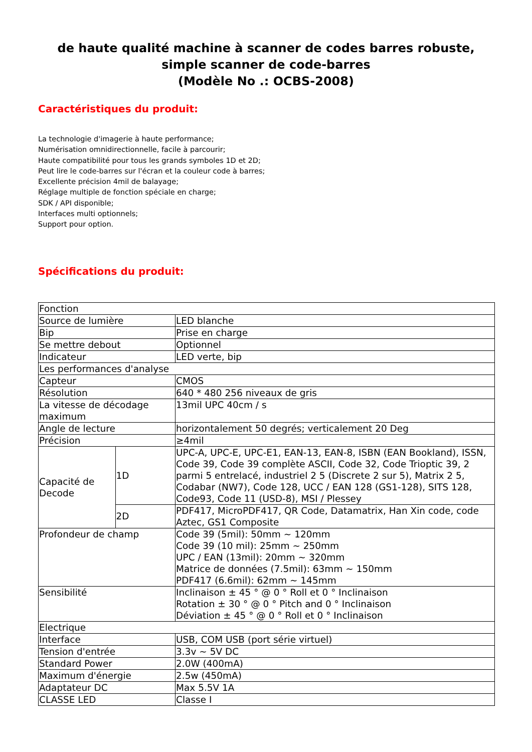de haute qualité machine à scanner de codes barres robuste, simple scanner de code-barres
(Modèle No .: OCBS-2008)
Caractéristiques du produit:
La technologie d'imagerie à haute performance;
Numérisation omnidirectionnelle, facile à parcourir;
Haute compatibilité pour tous les grands symboles 1D et 2D;
Peut lire le code-barres sur l'écran et la couleur code à barres;
Excellente précision 4mil de balayage;
Réglage multiple de fonction spéciale en charge;
SDK / API disponible;
Interfaces multi optionnels;
Support pour option.
Spécifications du produit:
| Fonction | | |
| Source de lumière | | LED blanche |
| Bip | | Prise en charge |
| Se mettre debout | | Optionnel |
| Indicateur | | LED verte, bip |
| Les performances d'analyse | | |
| Capteur | | CMOS |
| Résolution | | 640 * 480 256 niveaux de gris |
| La vitesse de décodage maximum | | 13mil UPC 40cm / s |
| Angle de lecture | | horizontalement 50 degrés; verticalement 20 Deg |
| Précision | | ≥4mil |
| Capacité de Decode | 1D | UPC-A, UPC-E, UPC-E1, EAN-13, EAN-8, ISBN (EAN Bookland), ISSN, Code 39, Code 39 complète ASCII, Code 32, Code Trioptic 39, 2 parmi 5 entrelacé, industriel 2 5 (Discrete 2 sur 5), Matrix 2 5, Codabar (NW7), Code 128, UCC / EAN 128 (GS1-128), SITS 128, Code93, Code 11 (USD-8), MSI / Plessey |
| | 2D | PDF417, MicroPDF417, QR Code, Datamatrix, Han Xin code, code Aztec, GS1 Composite |
| Profondeur de champ | | Code 39 (5mil): 50mm ~ 120mm Code 39 (10 mil): 25mm ~ 250mm UPC / EAN (13mil): 20mm ~ 320mm Matrice de données (7.5mil): 63mm ~ 150mm PDF417 (6.6mil): 62mm ~ 145mm |
| Sensibilité | | Inclinaison ± 45 ° @ 0 ° Roll et 0 ° Inclinaison Rotation ± 30 ° @ 0 ° Pitch and 0 ° Inclinaison Déviation ± 45 ° @ 0 ° Roll et 0 ° Inclinaison |
| Electrique | | |
| Interface | | USB, COM USB (port série virtuel) |
| Tension d'entrée | | 3.3v ~ 5V DC |
| Standard Power | | 2.0W (400mA) |
| Maximum d'énergie | | 2.5w (450mA) |
| Adaptateur DC | | Max 5.5V 1A |
| CLASSE LED | | Classe I |